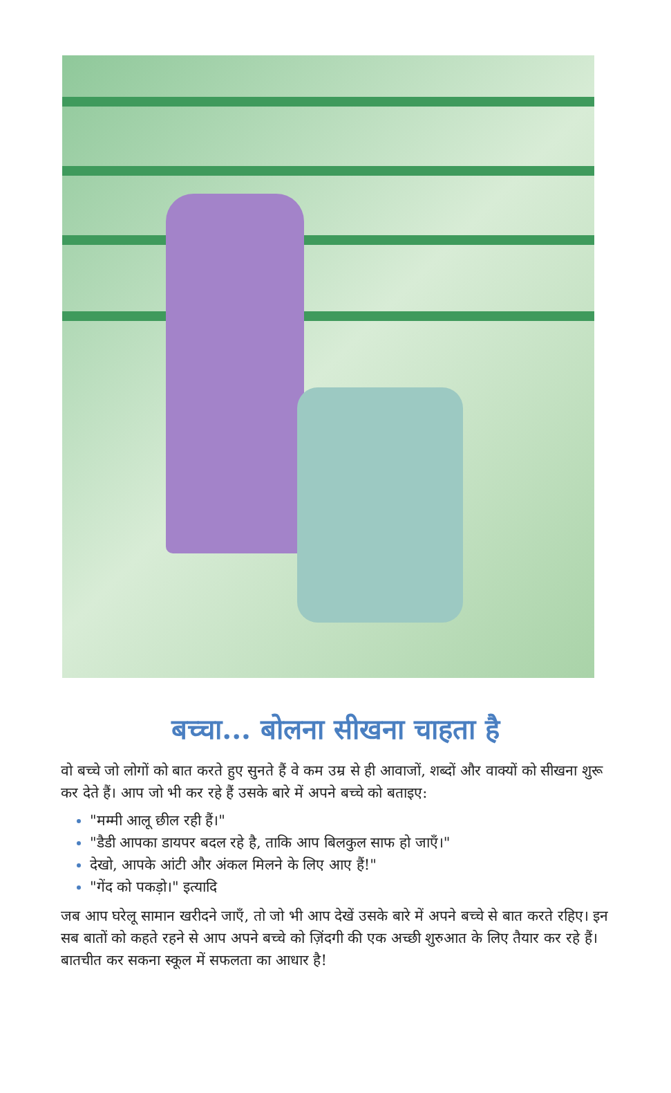बच्चा... बोलना सीखना चाहता है
वो बच्चे जो लोगों को बात करते हुए सुनते हैं वे कम उम्र से ही आवाजों, शब्दों और वाक्यों को सीखना शुरू कर देते हैं। आप जो भी कर रहे हैं उसके बारे में अपने बच्चे को बताइए:
"मम्मी आलू छील रही हैं।"
"डैडी आपका डायपर बदल रहे है, ताकि आप बिलकुल साफ हो जाएँ।"
देखो, आपके आंटी और अंकल मिलने के लिए आए हैं!"
"गेंद को पकड़ो।" इत्यादि
जब आप घरेलू सामान खरीदने जाएँ, तो जो भी आप देखें उसके बारे में अपने बच्चे से बात करते रहिए। इन सब बातों को कहते रहने से आप अपने बच्चे को ज़िंदगी की एक अच्छी शुरुआत के लिए तैयार कर रहे हैं। बातचीत कर सकना स्कूल में सफलता का आधार है!